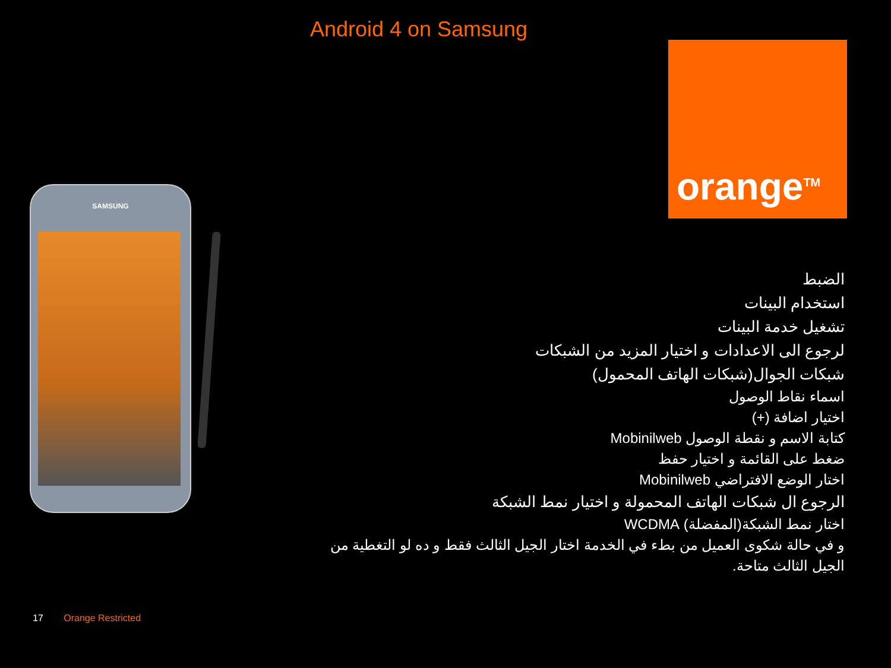Android 4 on Samsung
orange<sup>TM</sup>
SAMSUNG
الضبط
استخدام البينات
تشغيل خدمة البينات
لرجوع الى الاعدادات و اختيار المزيد من الشبكات
شبكات الجوال(شبكات الهاتف المحمول)
اسماء نقاط الوصول
اختيار اضافة (+)
كتابة الاسم و نقطة الوصول Mobinilweb
ضغط على القائمة و اختيار حفظ
اختار الوضع الافتراضي Mobinilweb
الرجوع ال شبكات الهاتف المحمولة و اختيار نمط الشبكة
اختار نمط الشبكة(المفضلة) WCDMA
و في حالة شكوى العميل من بطء في الخدمة اختار الجيل الثالث فقط و ده لو التغطية من الجيل الثالث متاحة.
17 Orange Restricted